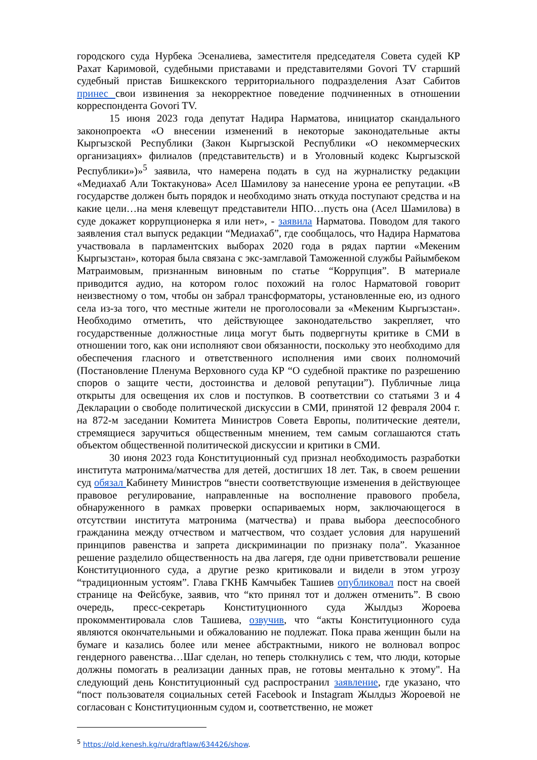городского суда Нурбека Эсеналиева, заместителя председателя Совета судей КР Рахат Каримовой, судебными приставами и представителями Govori TV старший судебный пристав Бишкекского территориального подразделения Азат Сабитов принес свои извинения за некорректное поведение подчиненных в отношении корреспондента Govori TV.
15 июня 2023 года депутат Надира Нарматова, инициатор скандального законопроекта «О внесении изменений в некоторые законодательные акты Кыргызской Республики (Закон Кыргызской Республики «О некоммерческих организациях» филиалов (представительств) и в Уголовный кодекс Кыргызской Республики»)»<sup>5</sup> заявила, что намерена подать в суд на журналистку редакции «Медиахаб Али Токтакунова» Асел Шамилову за нанесение урона ее репутации. «В государстве должен быть порядок и необходимо знать откуда поступают средства и на какие цели…на меня клевещут представители НПО…пусть она (Асел Шамилова) в суде докажет коррупционерка я или нет», - заявила Нарматова. Поводом для такого заявления стал выпуск редакции “Медиахаб”, где сообщалось, что Надира Нарматова участвовала в парламентских выборах 2020 года в рядах партии «Мекеним Кыргызстан», которая была связана с экс-замглавой Таможенной службы Райымбеком Матраимовым, признанным виновным по статье “Коррупция”. В материале приводится аудио, на котором голос похожий на голос Нарматовой говорит неизвестному о том, чтобы он забрал трансформаторы, установленные ею, из одного села из-за того, что местные жители не проголосовали за «Мекеним Кыргызстан». Необходимо отметить, что действующее законодательство закрепляет, что государственные должностные лица могут быть подвергнуты критике в СМИ в отношении того, как они исполняют свои обязанности, поскольку это необходимо для обеспечения гласного и ответственного исполнения ими своих полномочий (Постановление Пленума Верховного суда КР “О судебной практике по разрешению споров о защите чести, достоинства и деловой репутации”). Публичные лица открыты для освещения их слов и поступков. В соответствии со статьями 3 и 4 Декларации о свободе политической дискуссии в СМИ, принятой 12 февраля 2004 г. на 872-м заседании Комитета Министров Совета Европы, политические деятели, стремящиеся заручиться общественным мнением, тем самым соглашаются стать объектом общественной политической дискуссии и критики в СМИ.
30 июня 2023 года Конституционный суд признал необходимость разработки института матронима/матчества для детей, достигших 18 лет. Так, в своем решении суд обязал Кабинету Министров “внести соответствующие изменения в действующее правовое регулирование, направленные на восполнение правового пробела, обнаруженного в рамках проверки оспариваемых норм, заключающегося в отсутствии института матронима (матчества) и права выбора дееспособного гражданина между отчеством и матчеством, что создает условия для нарушений принципов равенства и запрета дискриминации по признаку пола”. Указанное решение разделило общественность на два лагеря, где одни приветствовали решение Конституционного суда, а другие резко критиковали и видели в этом угрозу “традиционным устоям”. Глава ГКНБ Камчыбек Ташиев опубликовал пост на своей странице на Фейсбуке, заявив, что “кто принял тот и должен отменить”. В свою очередь, пресс-секретарь Конституционного суда Жылдыз Жороева прокомментировала слов Ташиева, озвучив, что “акты Конституционного суда являются окончательными и обжалованию не подлежат. Пока права женщин были на бумаге и казались более или менее абстрактными, никого не волновал вопрос гендерного равенства…Шаг сделан, но теперь столкнулись с тем, что люди, которые должны помогать в реализации данных прав, не готовы ментально к этому". На следующий день Конституционный суд распространил заявление, где указано, что “пост пользователя социальных сетей Facebook и Instagram Жылдыз Жороевой не согласован с Конституционным судом и, соответственно, не может
<sup>5</sup> https://old.kenesh.kg/ru/draftlaw/634426/show.